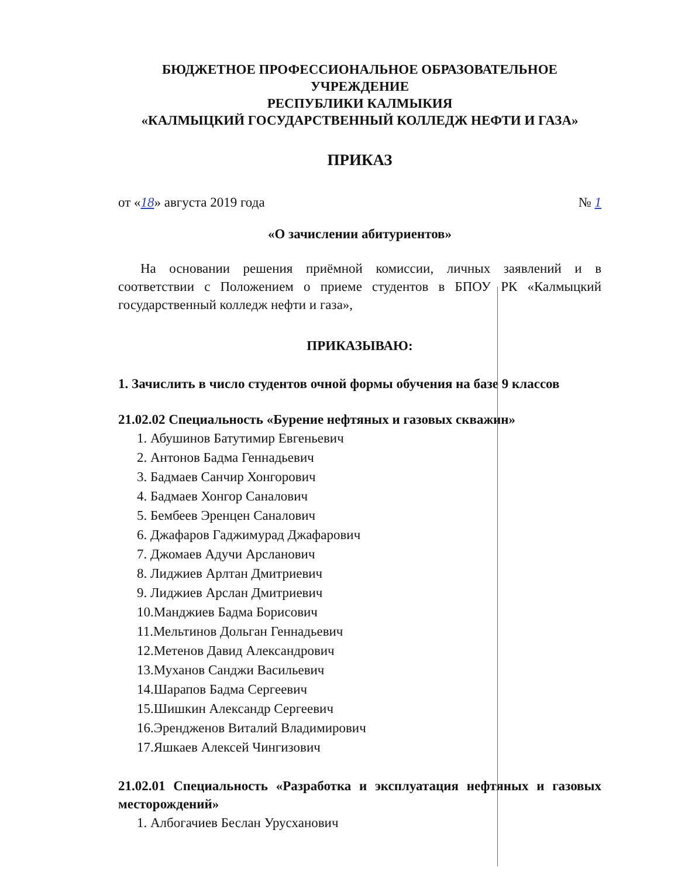БЮДЖЕТНОЕ ПРОФЕССИОНАЛЬНОЕ ОБРАЗОВАТЕЛЬНОЕ
УЧРЕЖДЕНИЕ
РЕСПУБЛИКИ КАЛМЫКИЯ
«КАЛМЫЦКИЙ ГОСУДАРСТВЕННЫЙ КОЛЛЕДЖ НЕФТИ И ГАЗА»
ПРИКАЗ
от «18» августа 2019 года № 1
«О зачислении абитуриентов»
На основании решения приёмной комиссии, личных заявлений и в соответствии с Положением о приеме студентов в БПОУ РК «Калмыцкий государственный колледж нефти и газа»,
ПРИКАЗЫВАЮ:
1. Зачислить в число студентов очной формы обучения на базе 9 классов
21.02.02 Специальность «Бурение нефтяных и газовых скважин»
1. Абушинов Батутимир Евгеньевич
2. Антонов Бадма Геннадьевич
3. Бадмаев Санчир Хонгорович
4. Бадмаев Хонгор Саналович
5. Бембеев Эренцен Саналович
6. Джафаров Гаджимурад Джафарович
7. Джомаев Адучи Арсланович
8. Лиджиев Арлтан Дмитриевич
9. Лиджиев Арслан Дмитриевич
10.Манджиев Бадма Борисович
11.Мельтинов Дольган Геннадьевич
12.Метенов Давид Александрович
13.Муханов Санджи Васильевич
14.Шарапов Бадма Сергеевич
15.Шишкин Александр Сергеевич
16.Эрендженов Виталий Владимирович
17.Яшкаев Алексей Чингизович
21.02.01 Специальность «Разработка и эксплуатация нефтяных и газовых месторождений»
1. Албогачиев Беслан Урусханович